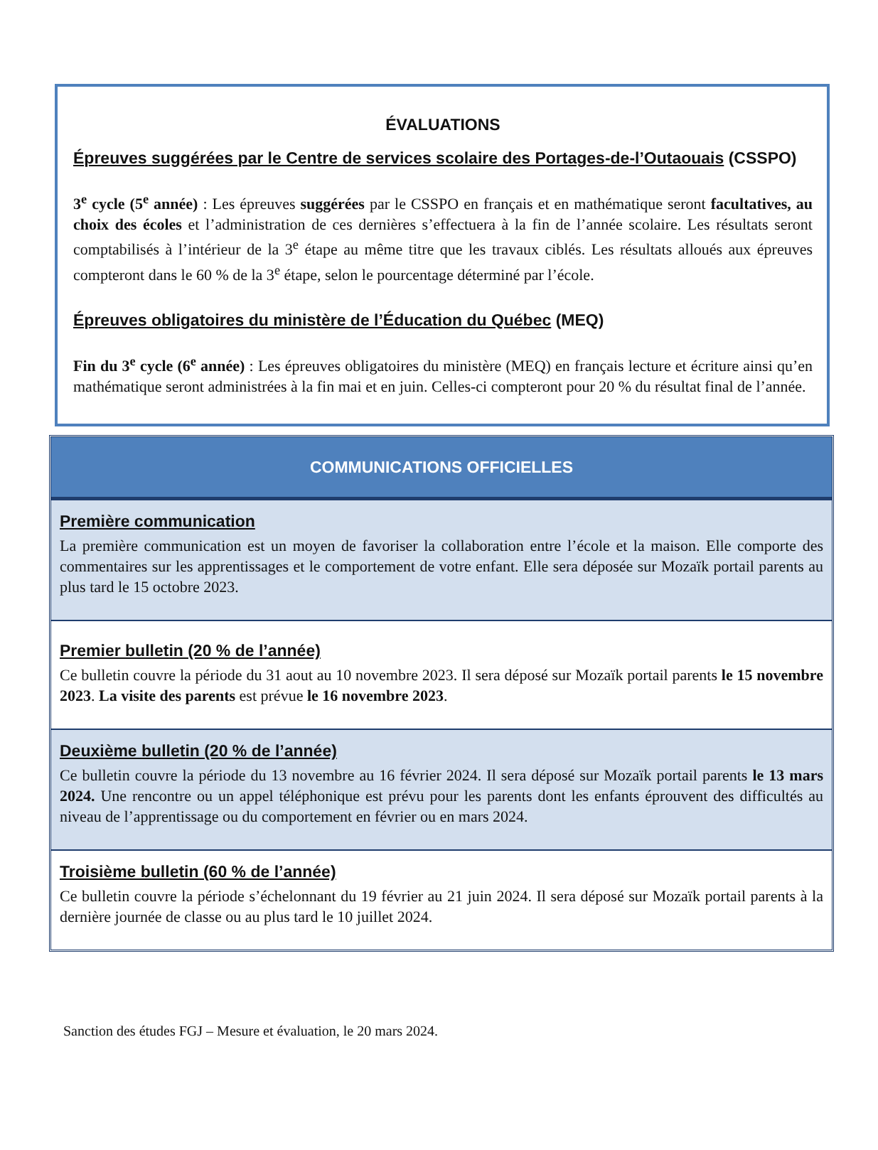ÉVALUATIONS
Épreuves suggérées par le Centre de services scolaire des Portages-de-l’Outaouais (CSSPO)
3<sup>e</sup> cycle (5<sup>e</sup> année) : Les épreuves suggérées par le CSSPO en français et en mathématique seront facultatives, au choix des écoles et l’administration de ces dernières s’effectuera à la fin de l’année scolaire. Les résultats seront comptabilisés à l’intérieur de la 3<sup>e</sup> étape au même titre que les travaux ciblés. Les résultats alloués aux épreuves compteront dans le 60 % de la 3<sup>e</sup> étape, selon le pourcentage déterminé par l’école.
Épreuves obligatoires du ministère de l’Éducation du Québec (MEQ)
Fin du 3<sup>e</sup> cycle (6<sup>e</sup> année) : Les épreuves obligatoires du ministère (MEQ) en français lecture et écriture ainsi qu’en mathématique seront administrées à la fin mai et en juin. Celles-ci compteront pour 20 % du résultat final de l’année.
| COMMUNICATIONS OFFICIELLES |
| --- |
| Première communication La première communication est un moyen de favoriser la collaboration entre l’école et la maison. Elle comporte des commentaires sur les apprentissages et le comportement de votre enfant. Elle sera déposée sur Mozaïk portail parents au plus tard le 15 octobre 2023. |
| Premier bulletin (20 % de l’année) Ce bulletin couvre la période du 31 aout au 10 novembre 2023. Il sera déposé sur Mozaïk portail parents le 15 novembre 2023 . La visite des parents est prévue le 16 novembre 2023 . |
| Deuxième bulletin (20 % de l’année) Ce bulletin couvre la période du 13 novembre au 16 février 2024. Il sera déposé sur Mozaïk portail parents le 13 mars 2024. Une rencontre ou un appel téléphonique est prévu pour les parents dont les enfants éprouvent des difficultés au niveau de l’apprentissage ou du comportement en février ou en mars 2024. |
| Troisième bulletin (60 % de l’année) Ce bulletin couvre la période s’échelonnant du 19 février au 21 juin 2024. Il sera déposé sur Mozaïk portail parents à la dernière journée de classe ou au plus tard le 10 juillet 2024. |
Sanction des études FGJ – Mesure et évaluation, le 20 mars 2024.